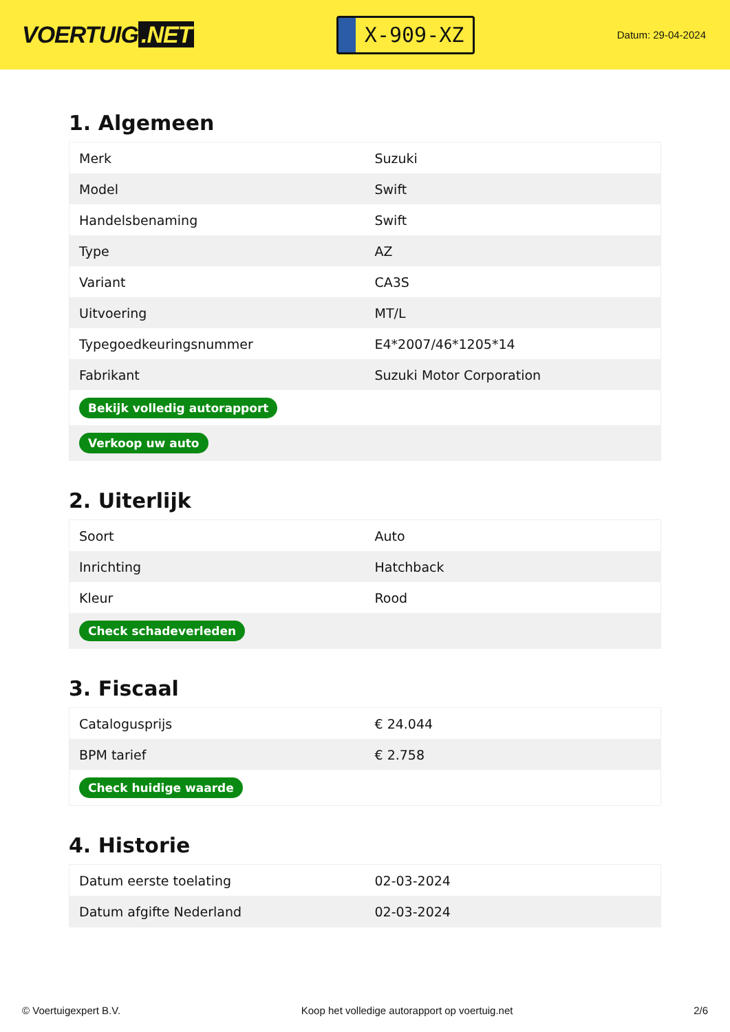VOERTUIG.NET
X-909-XZ
Datum: 29-04-2024
1. Algemeen
| Merk | Suzuki |
| Model | Swift |
| Handelsbenaming | Swift |
| Type | AZ |
| Variant | CA3S |
| Uitvoering | MT/L |
| Typegoedkeuringsnummer | E4*2007/46*1205*14 |
| Fabrikant | Suzuki Motor Corporation |
| Bekijk volledig autorapport | |
| Verkoop uw auto | |
2. Uiterlijk
| Soort | Auto |
| Inrichting | Hatchback |
| Kleur | Rood |
| Check schadeverleden | |
3. Fiscaal
| Catalogusprijs | € 24.044 |
| BPM tarief | € 2.758 |
| Check huidige waarde | |
4. Historie
| Datum eerste toelating | 02-03-2024 |
| Datum afgifte Nederland | 02-03-2024 |
© Voertuigexpert B.V. Koop het volledige autorapport op voertuig.net 2/6